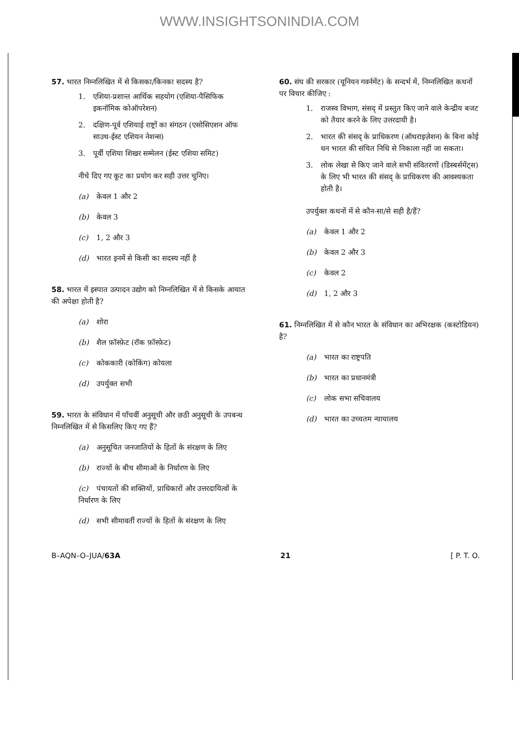WWW.INSIGHTSONINDIA.COM
57. भारत निम्नलिखित में से किसका/किनका सदस्य है?
1. एशिया-प्रशान्त आर्थिक सहयोग (एशिया-पैसिफिक इकनॉमिक कोऑपरेशन)
2. दक्षिण-पूर्व एशियाई राष्ट्रों का संगठन (एसोसिएशन ऑफ साउथ-ईस्ट एशियन नेशन्स)
3. पूर्वी एशिया शिखर सम्मेलन (ईस्ट एशिया समिट)
नीचे दिए गए कूट का प्रयोग कर सही उत्तर चुनिए।
(a) केवल 1 और 2
(b) केवल 3
(c) 1, 2 और 3
(d) भारत इनमें से किसी का सदस्य नहीं है
58. भारत में इस्पात उत्पादन उद्योग को निम्नलिखित में से किसके आयात की अपेक्षा होती है?
(a) शोरा
(b) शैल फ़ॉस्फ़ेट (रॉक फ़ॉस्फ़ेट)
(c) कोककारी (कोकिंग) कोयला
(d) उपर्युक्त सभी
59. भारत के संविधान में पाँचवीं अनुसूची और छठी अनुसूची के उपबन्ध निम्नलिखित में से किसलिए किए गए हैं?
(a) अनुसूचित जनजातियों के हितों के संरक्षण के लिए
(b) राज्यों के बीच सीमाओं के निर्धारण के लिए
(c) पंचायतों की शक्तियों, प्राधिकारों और उत्तरदायित्वों के निर्धारण के लिए
(d) सभी सीमावर्ती राज्यों के हितों के संरक्षण के लिए
60. संघ की सरकार (यूनियन गवर्नमेंट) के सन्दर्भ में, निम्नलिखित कथनों पर विचार कीजिए :
1. राजस्व विभाग, संसद् में प्रस्तुत किए जाने वाले केन्द्रीय बजट को तैयार करने के लिए उत्तरदायी है।
2. भारत की संसद् के प्राधिकरण (ऑथराइज़ेशन) के बिना कोई धन भारत की संचित निधि से निकाला नहीं जा सकता।
3. लोक लेखा से किए जाने वाले सभी संवितरणों (डिस्बर्समेंट्स) के लिए भी भारत की संसद् के प्राधिकरण की आवश्यकता होती है।
उपर्युक्त कथनों में से कौन-सा/से सही है/हैं?
(a) केवल 1 और 2
(b) केवल 2 और 3
(c) केवल 2
(d) 1, 2 और 3
61. निम्नलिखित में से कौन भारत के संविधान का अभिरक्षक (कस्टोडियन) है?
(a) भारत का राष्ट्रपति
(b) भारत का प्रधानमंत्री
(c) लोक सभा सचिवालय
(d) भारत का उच्चतम न्यायालय
B–AQN–O–JUA/63A 21 [ P. T. O.